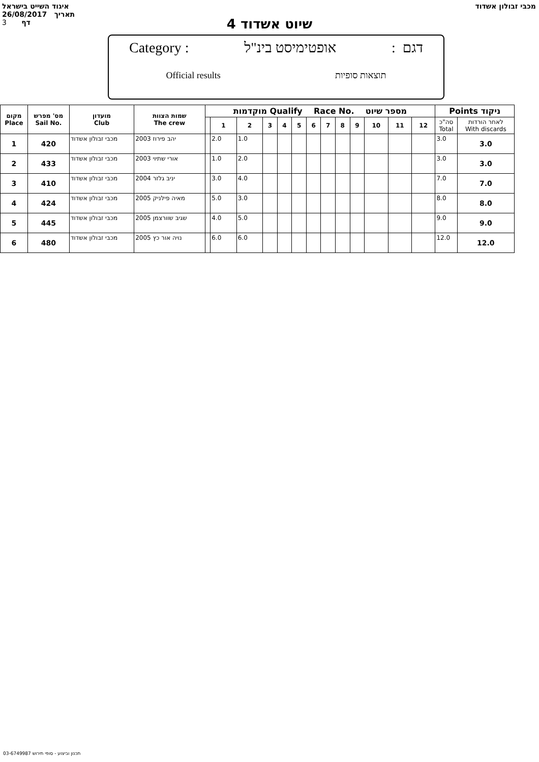איגוד השייט בישראל
26/08/2017 תאריך
3 דף
מכבי זבולון אשדוד
שיוט אשדוד 4
Category : אופטימיסט בינ"ל: דגם
Official results תוצאות סופיות
| מקום Place | מס' מפרש Sail No. | מועדון Club | שמות הצוות The crew | מוקדמות Qualify Race No. מספר שיוט | | | | | | | | | | | | | Points ניקוד | |
| --- | --- | --- | --- | --- | --- | --- | --- | --- | --- | --- | --- | --- | --- | --- | --- | --- | --- | --- |
| | | | | | 1 | 2 | 3 | 4 | 5 | 6 | 7 | 8 | 9 | 10 | 11 | 12 | סה"כ Total | לאחר הורדות With discards |
| 1 | 420 | מכבי זבולון אשדוד | 2003 יהב פירוז | | 2.0 | 1.0 | | | | | | | | | | | 3.0 | 3.0 |
| 2 | 433 | מכבי זבולון אשדוד | 2003 אורי שתיוי | | 1.0 | 2.0 | | | | | | | | | | | 3.0 | 3.0 |
| 3 | 410 | מכבי זבולון אשדוד | 2004 יניב גלזר | | 3.0 | 4.0 | | | | | | | | | | | 7.0 | 7.0 |
| 4 | 424 | מכבי זבולון אשדוד | 2005 מאיה פילניק | | 5.0 | 3.0 | | | | | | | | | | | 8.0 | 8.0 |
| 5 | 445 | מכבי זבולון אשדוד | 2005 שגיב שוורצמן | | 4.0 | 5.0 | | | | | | | | | | | 9.0 | 9.0 |
| 6 | 480 | מכבי זבולון אשדוד | 2005 נויה אור כץ | | 6.0 | 6.0 | | | | | | | | | | | 12.0 | 12.0 |
תכנון וביצוע - סופי תירוש 03-6749987